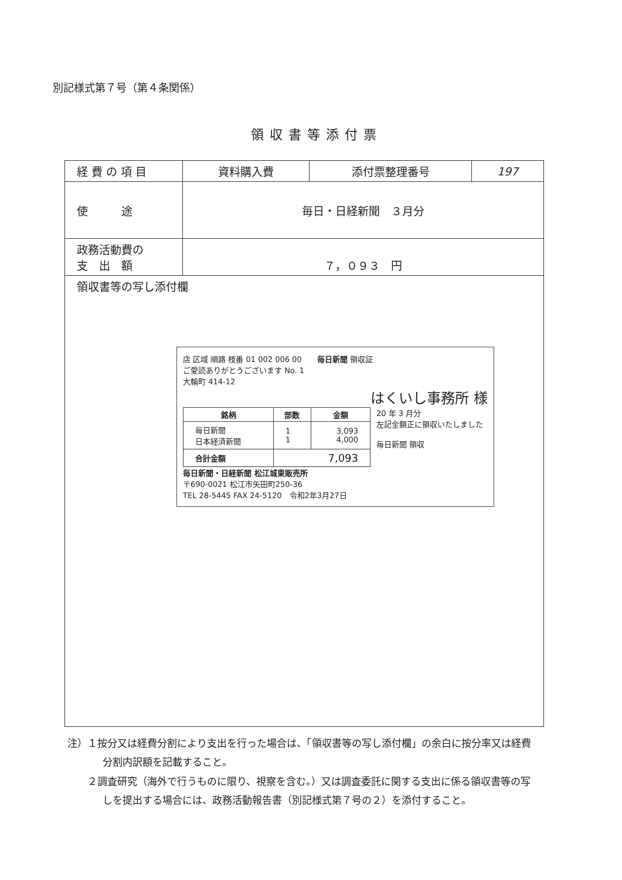別記様式第７号（第４条関係）
領収書等添付票
| 経 費 の 項 目 | 資料購入費 | 添付票整理番号 | 197 |
| 使 途 | 毎日・日経新聞 ３月分 | | |
| 政務活動費の 支 出 額 | ７，０９３ 円 | | |
| 領収書等の写し添付欄 店 区域 順路 枝番 01 002 006 00 毎日新聞 領収証 ご愛読ありがとうございます No. 1 大輪町 414-12 はくいし事務所 様 / 銘柄 / 部数 / 金額 / / --- / --- / --- / / 毎日新聞 日本経済新聞 / 1 1 / 3,093 4,000 / / 合計金額 / 7,093 / / 20 年 3 月分 左記金額正に領収いたしました 毎日新聞 領収 毎日新聞・日経新聞 松江城東販売所 〒690-0021 松江市矢田町250-36 TEL 28-5445 FAX 24-5120 令和2年3月27日 | | | |
注）１按分又は経費分割により支出を行った場合は、「領収書等の写し添付欄」の余白に按分率又は経費分割内訳額を記載すること。
　　２調査研究（海外で行うものに限り、視察を含む。）又は調査委託に関する支出に係る領収書等の写しを提出する場合には、政務活動報告書（別記様式第７号の２）を添付すること。